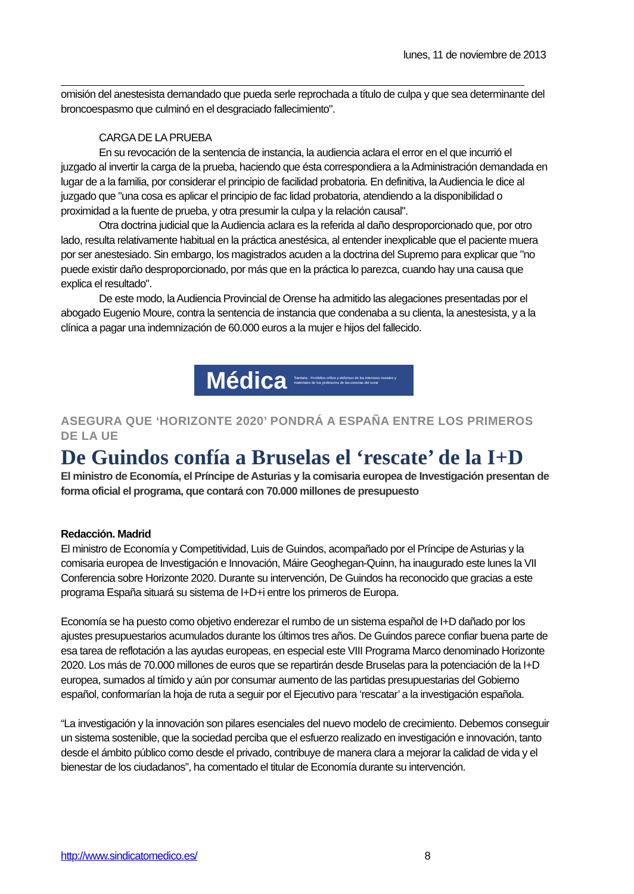lunes, 11 de noviembre de 2013
omisión del anestesista demandado que pueda serle reprochada a título de culpa y que sea determinante del broncoespasmo que culminó en el desgraciado fallecimiento".
CARGA DE LA PRUEBA
En su revocación de la sentencia de instancia, la audiencia aclara el error en el que incurrió el juzgado al invertir la carga de la prueba, haciendo que ésta correspondiera a la Administración demandada en lugar de a la familia, por considerar el principio de facilidad probatoria. En definitiva, la Audiencia le dice al juzgado que "una cosa es aplicar el principio de fac lidad probatoria, atendiendo a la disponibilidad o proximidad a la fuente de prueba, y otra presumir la culpa y la relación causal".
Otra doctrina judicial que la Audiencia aclara es la referida al daño desproporcionado que, por otro lado, resulta relativamente habitual en la práctica anestésica, al entender inexplicable que el paciente muera por ser anestesiado. Sin embargo, los magistrados acuden a la doctrina del Supremo para explicar que "no puede existir daño desproporcionado, por más que en la práctica lo parezca, cuando hay una causa que explica el resultado".
De este modo, la Audiencia Provincial de Orense ha admitido las alegaciones presentadas por el abogado Eugenio Moure, contra la sentencia de instancia que condenaba a su clienta, la anestesista, y a la clínica a pagar una indemnización de 60.000 euros a la mujer e hijos del fallecido.
Médica Santaria · Periódico crítico y defensor de los intereses morales y materiales de los profesores de las ciencias del curar
ASEGURA QUE ‘HORIZONTE 2020’ PONDRÁ A ESPAÑA ENTRE LOS PRIMEROS DE LA UE
De Guindos confía a Bruselas el ‘rescate’ de la I+D
El ministro de Economía, el Príncipe de Asturias y la comisaria europea de Investigación presentan de forma oficial el programa, que contará con 70.000 millones de presupuesto
Redacción. Madrid
El ministro de Economía y Competitividad, Luis de Guindos, acompañado por el Príncipe de Asturias y la comisaria europea de Investigación e Innovación, Máire Geoghegan-Quinn, ha inaugurado este lunes la VII Conferencia sobre Horizonte 2020. Durante su intervención, De Guindos ha reconocido que gracias a este programa España situará su sistema de I+D+i entre los primeros de Europa.
Economía se ha puesto como objetivo enderezar el rumbo de un sistema español de I+D dañado por los ajustes presupuestarios acumulados durante los últimos tres años. De Guindos parece confiar buena parte de esa tarea de reflotación a las ayudas europeas, en especial este VIII Programa Marco denominado Horizonte 2020. Los más de 70.000 millones de euros que se repartirán desde Bruselas para la potenciación de la I+D europea, sumados al tímido y aún por consumar aumento de las partidas presupuestarias del Gobierno español, conformarían la hoja de ruta a seguir por el Ejecutivo para ‘rescatar’ a la investigación española.
“La investigación y la innovación son pilares esenciales del nuevo modelo de crecimiento. Debemos conseguir un sistema sostenible, que la sociedad perciba que el esfuerzo realizado en investigación e innovación, tanto desde el ámbito público como desde el privado, contribuye de manera clara a mejorar la calidad de vida y el bienestar de los ciudadanos”, ha comentado el titular de Economía durante su intervención.
http://www.sindicatomedico.es/ 8